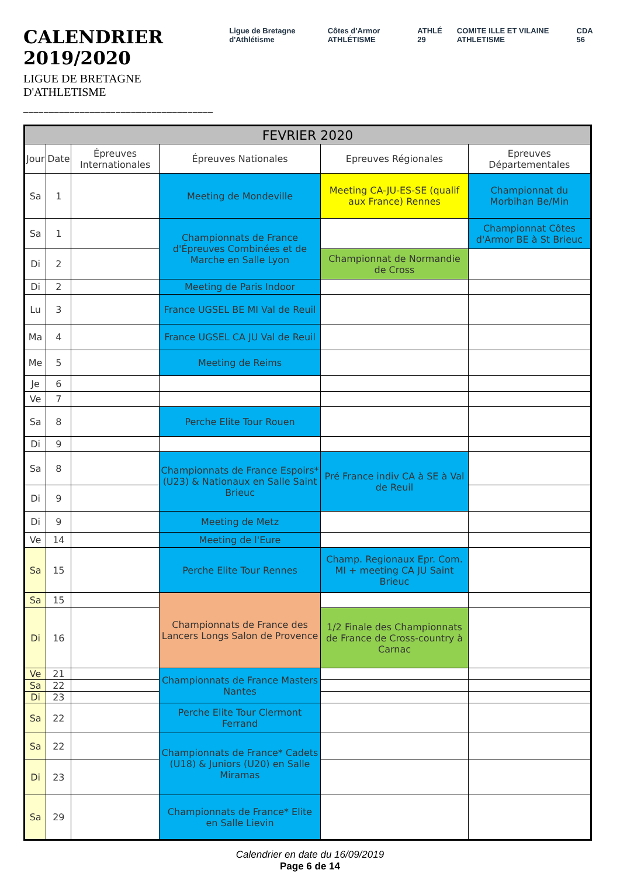CALENDRIER 2019/2020
LIGUE DE BRETAGNE D'ATHLETISME
_____________________________________
Ligue de Bretagne d'Athlétisme Côtes d'Armor ATHLÉTISME ATHLÉ 29 COMITE ILLE ET VILAINE ATHLETISME CDA 56
| FEVRIER 2020 | | | | | |
| Jour | Date | Épreuves Internationales | Épreuves Nationales | Epreuves Régionales | Epreuves Départementales |
| Sa | 1 | | Meeting de Mondeville | Meeting CA-JU-ES-SE (qualif aux France) Rennes | Championnat du Morbihan Be/Min |
| Sa | 1 | | Championnats de France d'Épreuves Combinées et de Marche en Salle Lyon | | Championnat Côtes d'Armor BE à St Brieuc |
| Di | 2 | | | Championnat de Normandie de Cross | |
| Di | 2 | | Meeting de Paris Indoor | | |
| Lu | 3 | | France UGSEL BE MI Val de Reuil | | |
| Ma | 4 | | France UGSEL CA JU Val de Reuil | | |
| Me | 5 | | Meeting de Reims | | |
| Je | 6 | | | | |
| Ve | 7 | | | | |
| Sa | 8 | | Perche Elite Tour Rouen | | |
| Di | 9 | | | | |
| Sa | 8 | | Championnats de France Espoirs* (U23) & Nationaux en Salle Saint Brieuc | Pré France indiv CA à SE à Val de Reuil | |
| Di | 9 | | | | |
| Di | 9 | | Meeting de Metz | | |
| Ve | 14 | | Meeting de l'Eure | | |
| Sa | 15 | | Perche Elite Tour Rennes | Champ. Regionaux Epr. Com. MI + meeting CA JU Saint Brieuc | |
| Sa | 15 | | Championnats de France des Lancers Longs Salon de Provence | | |
| Di | 16 | | | 1/2 Finale des Championnats de France de Cross-country à Carnac | |
| Ve | 21 | | Championnats de France Masters Nantes | | |
| Sa | 22 | | | | |
| Di | 23 | | | | |
| Sa | 22 | | Perche Elite Tour Clermont Ferrand | | |
| Sa | 22 | | Championnats de France* Cadets (U18) & Juniors (U20) en Salle Miramas | | |
| Di | 23 | | | | |
| Sa | 29 | | Championnats de France* Elite en Salle Lievin | | |
Calendrier en date du 16/09/2019
Page 6 de 14